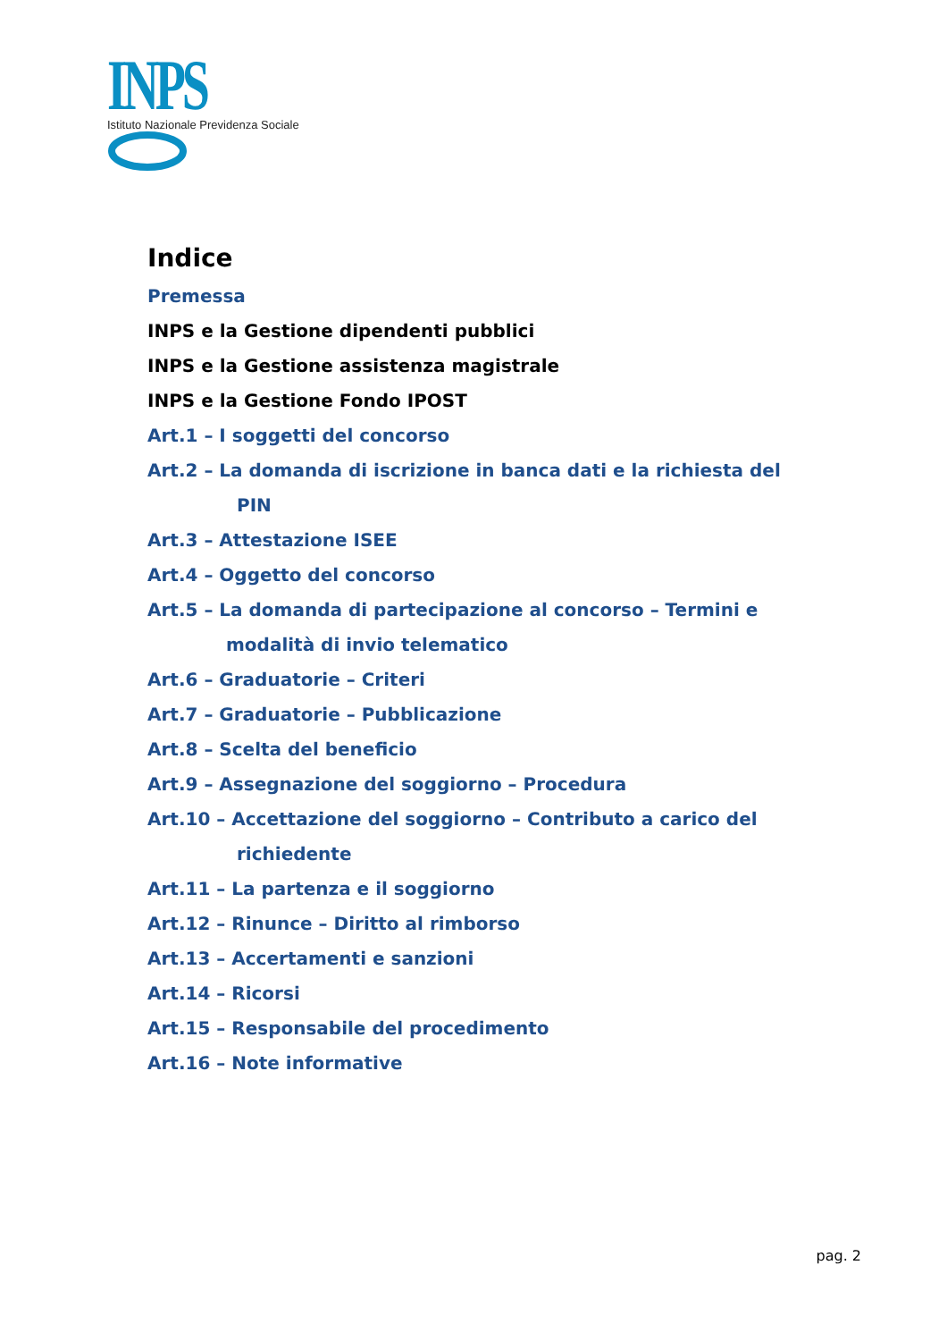INPS
Istituto Nazionale Previdenza Sociale
Indice
Premessa
INPS e la Gestione dipendenti pubblici
INPS e la Gestione assistenza magistrale
INPS e la Gestione Fondo IPOST
Art.1 – I soggetti del concorso
Art.2 – La domanda di iscrizione in banca dati e la richiesta del
PIN
Art.3 – Attestazione ISEE
Art.4 – Oggetto del concorso
Art.5 – La domanda di partecipazione al concorso – Termini e
modalità di invio telematico
Art.6 – Graduatorie – Criteri
Art.7 – Graduatorie – Pubblicazione
Art.8 – Scelta del beneficio
Art.9 – Assegnazione del soggiorno – Procedura
Art.10 – Accettazione del soggiorno – Contributo a carico del
richiedente
Art.11 – La partenza e il soggiorno
Art.12 – Rinunce – Diritto al rimborso
Art.13 – Accertamenti e sanzioni
Art.14 – Ricorsi
Art.15 – Responsabile del procedimento
Art.16 – Note informative
pag. 2